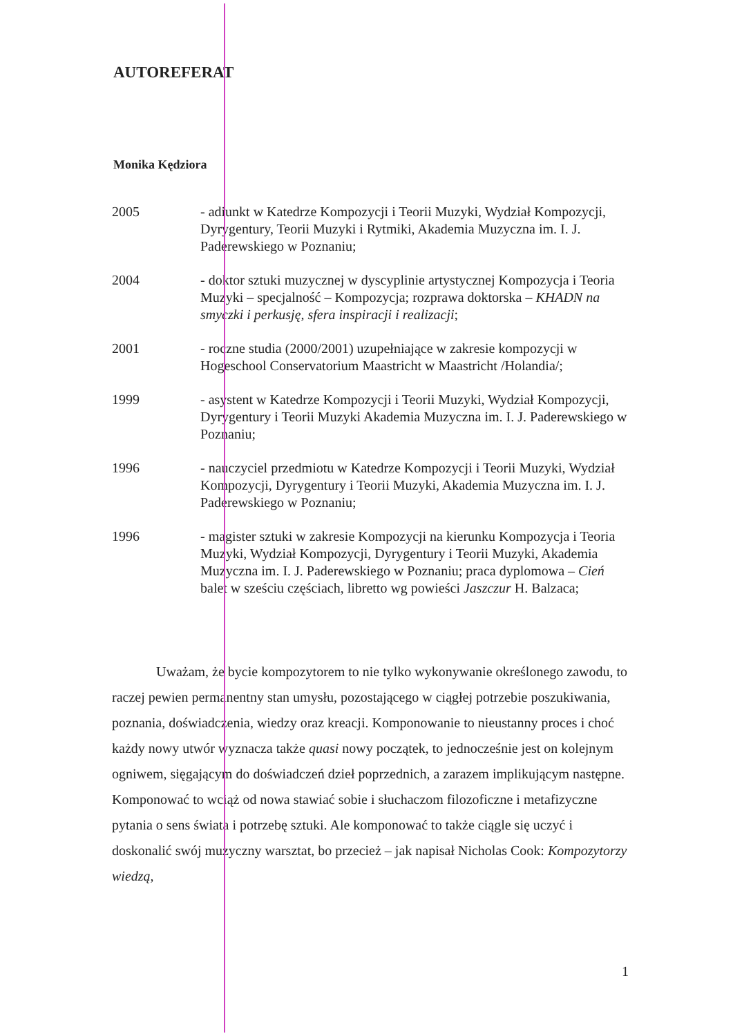AUTOREFERAT
Monika Kędziora
2005 - adiunkt w Katedrze Kompozycji i Teorii Muzyki, Wydział Kompozycji, Dyrygentury, Teorii Muzyki i Rytmiki, Akademia Muzyczna im. I. J. Paderewskiego w Poznaniu;
2004 - doktor sztuki muzycznej w dyscyplinie artystycznej Kompozycja i Teoria Muzyki – specjalność – Kompozycja; rozprawa doktorska – KHADN na smyczki i perkusję, sfera inspiracji i realizacji;
2001 - roczne studia (2000/2001) uzupełniające w zakresie kompozycji w Hogeschool Conservatorium Maastricht w Maastricht /Holandia/;
1999 - asystent w Katedrze Kompozycji i Teorii Muzyki, Wydział Kompozycji, Dyrygentury i Teorii Muzyki Akademia Muzyczna im. I. J. Paderewskiego w Poznaniu;
1996 - nauczyciel przedmiotu w Katedrze Kompozycji i Teorii Muzyki, Wydział Kompozycji, Dyrygentury i Teorii Muzyki, Akademia Muzyczna im. I. J. Paderewskiego w Poznaniu;
1996 - magister sztuki w zakresie Kompozycji na kierunku Kompozycja i Teoria Muzyki, Wydział Kompozycji, Dyrygentury i Teorii Muzyki, Akademia Muzyczna im. I. J. Paderewskiego w Poznaniu; praca dyplomowa – Cień balet w sześciu częściach, libretto wg powieści Jaszczur H. Balzaca;
Uważam, że bycie kompozytorem to nie tylko wykonywanie określonego zawodu, to raczej pewien permanentny stan umysłu, pozostającego w ciągłej potrzebie poszukiwania, poznania, doświadczenia, wiedzy oraz kreacji. Komponowanie to nieustanny proces i choć każdy nowy utwór wyznacza także quasi nowy początek, to jednocześnie jest on kolejnym ogniwem, sięgającym do doświadczeń dzieł poprzednich, a zarazem implikującym następne. Komponować to wciąż od nowa stawiać sobie i słuchaczom filozoficzne i metafizyczne pytania o sens świata i potrzebę sztuki. Ale komponować to także ciągle się uczyć i doskonalić swój muzyczny warsztat, bo przecież – jak napisał Nicholas Cook: Kompozytorzy wiedzą,
1